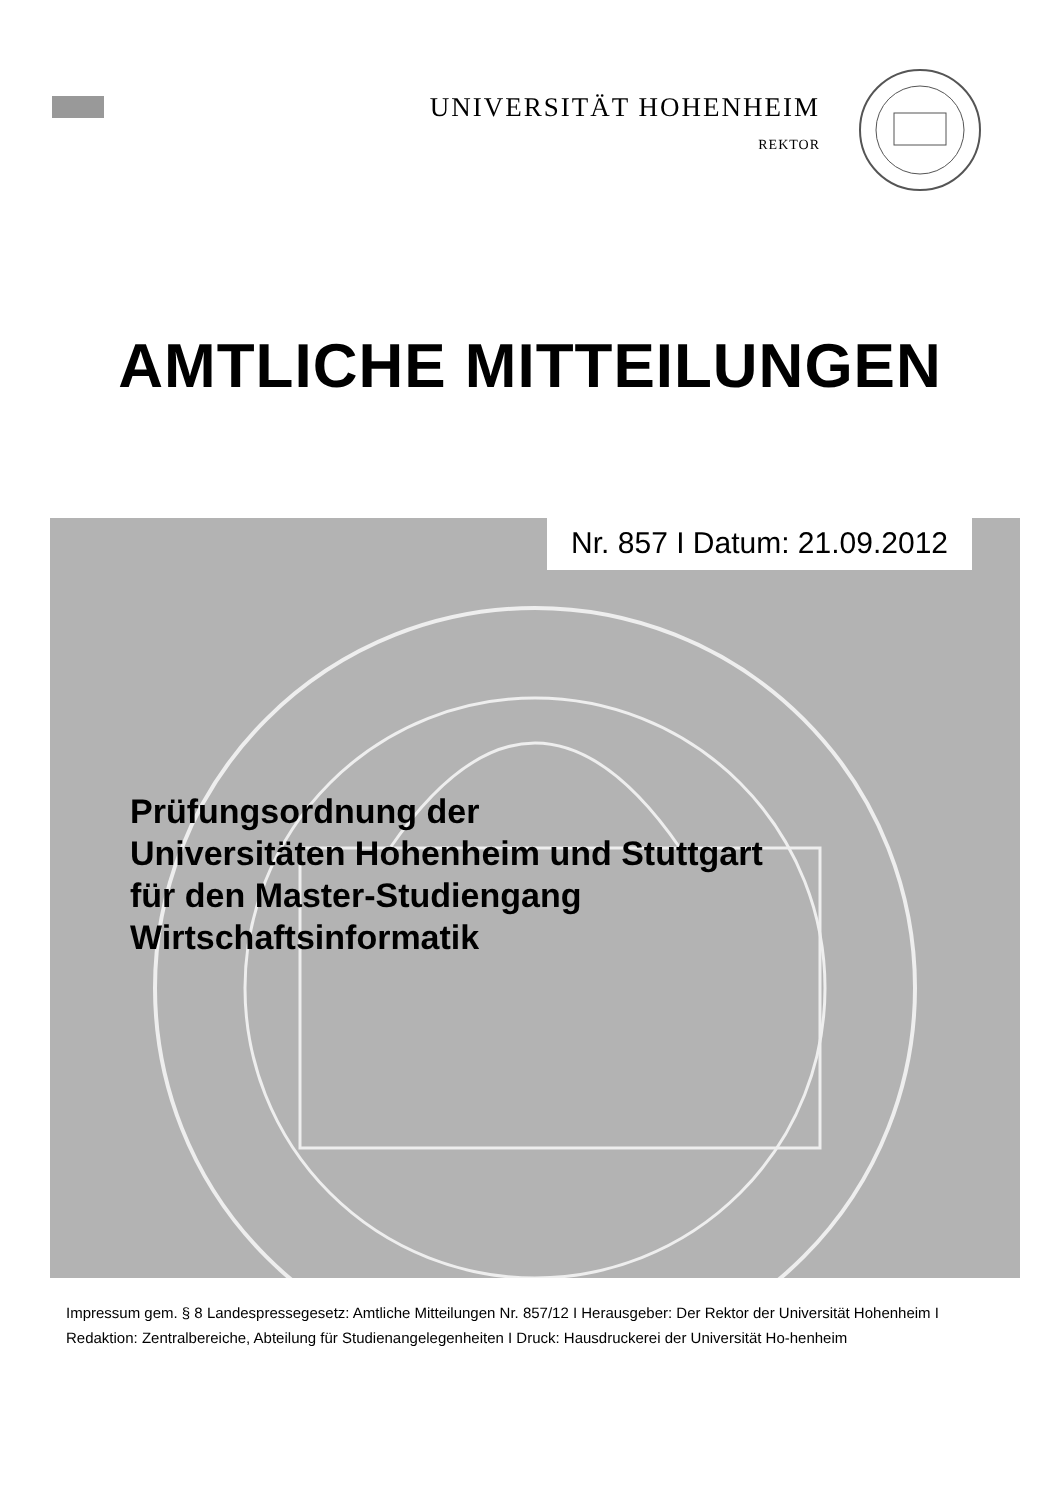UNIVERSITÄT HOHENHEIM
REKTOR
AMTLICHE MITTEILUNGEN
Nr. 857 I Datum: 21.09.2012
Prüfungsordnung der
Universitäten Hohenheim und Stuttgart
für den Master-Studiengang
Wirtschaftsinformatik
Impressum gem. § 8 Landespressegesetz: Amtliche Mitteilungen Nr. 857/12 I Herausgeber: Der Rektor der Universität Hohenheim I Redaktion: Zentralbereiche, Abteilung für Studienangelegenheiten I Druck: Hausdruckerei der Universität Ho-henheim